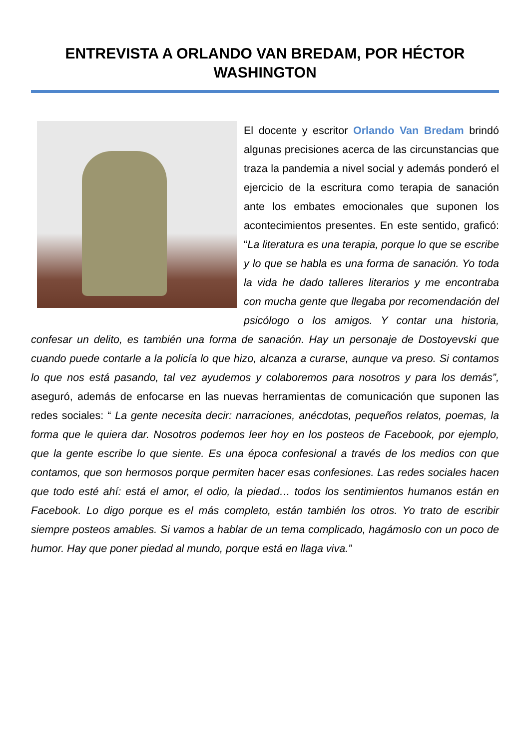ENTREVISTA A ORLANDO VAN BREDAM, POR HÉCTOR WASHINGTON
El docente y escritor Orlando Van Bredam brindó algunas precisiones acerca de las circunstancias que traza la pandemia a nivel social y además ponderó el ejercicio de la escritura como terapia de sanación ante los embates emocionales que suponen los acontecimientos presentes. En este sentido, graficó: “La literatura es una terapia, porque lo que se escribe y lo que se habla es una forma de sanación. Yo toda la vida he dado talleres literarios y me encontraba con mucha gente que llegaba por recomendación del psicólogo o los amigos. Y contar una historia, confesar un delito, es también una forma de sanación. Hay un personaje de Dostoyevski que cuando puede contarle a la policía lo que hizo, alcanza a curarse, aunque va preso. Si contamos lo que nos está pasando, tal vez ayudemos y colaboremos para nosotros y para los demás”, aseguró, además de enfocarse en las nuevas herramientas de comunicación que suponen las redes sociales: “ La gente necesita decir: narraciones, anécdotas, pequeños relatos, poemas, la forma que le quiera dar. Nosotros podemos leer hoy en los posteos de Facebook, por ejemplo, que la gente escribe lo que siente. Es una época confesional a través de los medios con que contamos, que son hermosos porque permiten hacer esas confesiones. Las redes sociales hacen que todo esté ahí: está el amor, el odio, la piedad… todos los sentimientos humanos están en Facebook. Lo digo porque es el más completo, están también los otros. Yo trato de escribir siempre posteos amables. Si vamos a hablar de un tema complicado, hagámoslo con un poco de humor. Hay que poner piedad al mundo, porque está en llaga viva.”